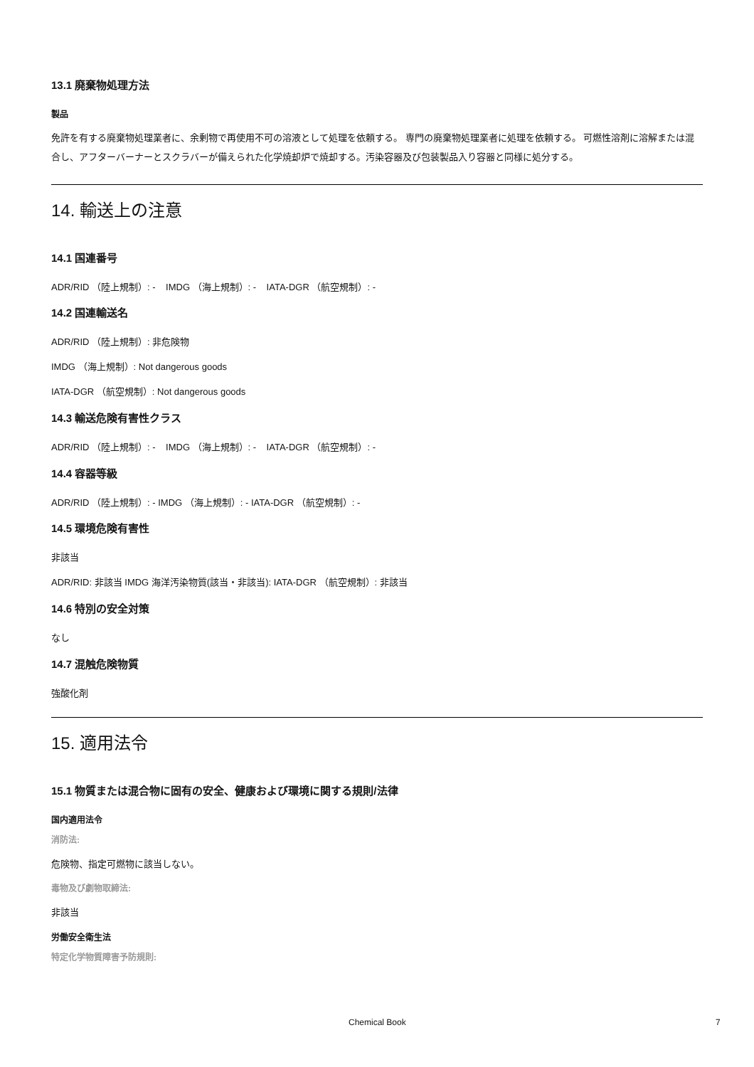13.1 廃棄物処理方法
製品
免許を有する廃棄物処理業者に、余剰物で再使用不可の溶液として処理を依頼する。 専門の廃棄物処理業者に処理を依頼する。 可燃性溶剤に溶解または混合し、アフターバーナーとスクラバーが備えられた化学焼却炉で焼却する。汚染容器及び包装製品入り容器と同様に処分する。
14. 輸送上の注意
14.1 国連番号
ADR/RID （陸上規制）: - IMDG （海上規制）: - IATA-DGR （航空規制）: -
14.2 国連輸送名
ADR/RID （陸上規制）: 非危険物
IMDG （海上規制）: Not dangerous goods
IATA-DGR （航空規制）: Not dangerous goods
14.3 輸送危険有害性クラス
ADR/RID （陸上規制）: - IMDG （海上規制）: - IATA-DGR （航空規制）: -
14.4 容器等級
ADR/RID （陸上規制）: - IMDG （海上規制）: - IATA-DGR （航空規制）: -
14.5 環境危険有害性
非該当
ADR/RID: 非該当 IMDG 海洋汚染物質(該当・非該当): IATA-DGR （航空規制）: 非該当
14.6 特別の安全対策
なし
14.7 混触危険物質
強酸化剤
15. 適用法令
15.1 物質または混合物に固有の安全、健康および環境に関する規則/法律
国内適用法令
消防法:
危険物、指定可燃物に該当しない。
毒物及び劇物取締法:
非該当
労働安全衛生法
特定化学物質障害予防規則:
Chemical Book 7